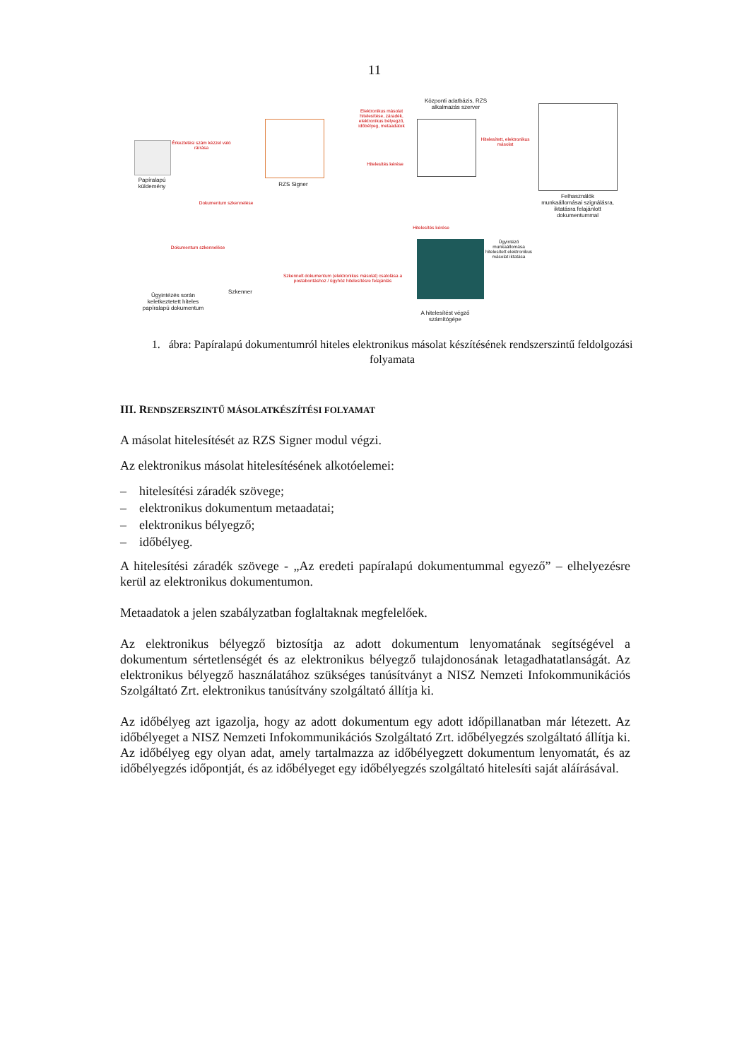11
Papíralapú küldemény
Érkeztetési szám kézzel való ráírása
RZS Signer
Elektronikus másolat hitelesítése, záradék, elektronikus bélyegző, időbélyeg, metaadatok
Hitelesítés kérése
Központi adatbázis, RZS alkalmazás szerver
Hitelesített, elektronikus másolat
Felhasználók munkaállomásai szignálásra, iktatásra felajánlott dokumentummal
Dokumentum szkennelése
Hitelesítés kérése
Ügyintéző munkaállomása hitelesített elektronikus másolat iktatása
Dokumentum szkennelése
Ügyintézés során keletkeztetett hiteles papíralapú dokumentum
Szkenner
Szkennelt dokumentum (elektronikus másolat) csatolása a postabontáshoz / ügyhöz hitelesítésre felajánlás
A hitelesítést végző számítógépe
1. ábra: Papíralapú dokumentumról hiteles elektronikus másolat készítésének rendszerszintű feldolgozási folyamata
III. RENDSZERSZINTŰ MÁSOLATKÉSZÍTÉSI FOLYAMAT
A másolat hitelesítését az RZS Signer modul végzi.
Az elektronikus másolat hitelesítésének alkotóelemei:
– hitelesítési záradék szövege;
– elektronikus dokumentum metaadatai;
– elektronikus bélyegző;
– időbélyeg.
A hitelesítési záradék szövege - „Az eredeti papíralapú dokumentummal egyező” – elhelyezésre kerül az elektronikus dokumentumon.
Metaadatok a jelen szabályzatban foglaltaknak megfelelőek.
Az elektronikus bélyegző biztosítja az adott dokumentum lenyomatának segítségével a dokumentum sértetlenségét és az elektronikus bélyegző tulajdonosának letagadhatatlanságát. Az elektronikus bélyegző használatához szükséges tanúsítványt a NISZ Nemzeti Infokommunikációs Szolgáltató Zrt. elektronikus tanúsítvány szolgáltató állítja ki.
Az időbélyeg azt igazolja, hogy az adott dokumentum egy adott időpillanatban már létezett. Az időbélyeget a NISZ Nemzeti Infokommunikációs Szolgáltató Zrt. időbélyegzés szolgáltató állítja ki. Az időbélyeg egy olyan adat, amely tartalmazza az időbélyegzett dokumentum lenyomatát, és az időbélyegzés időpontját, és az időbélyeget egy időbélyegzés szolgáltató hitelesíti saját aláírásával.